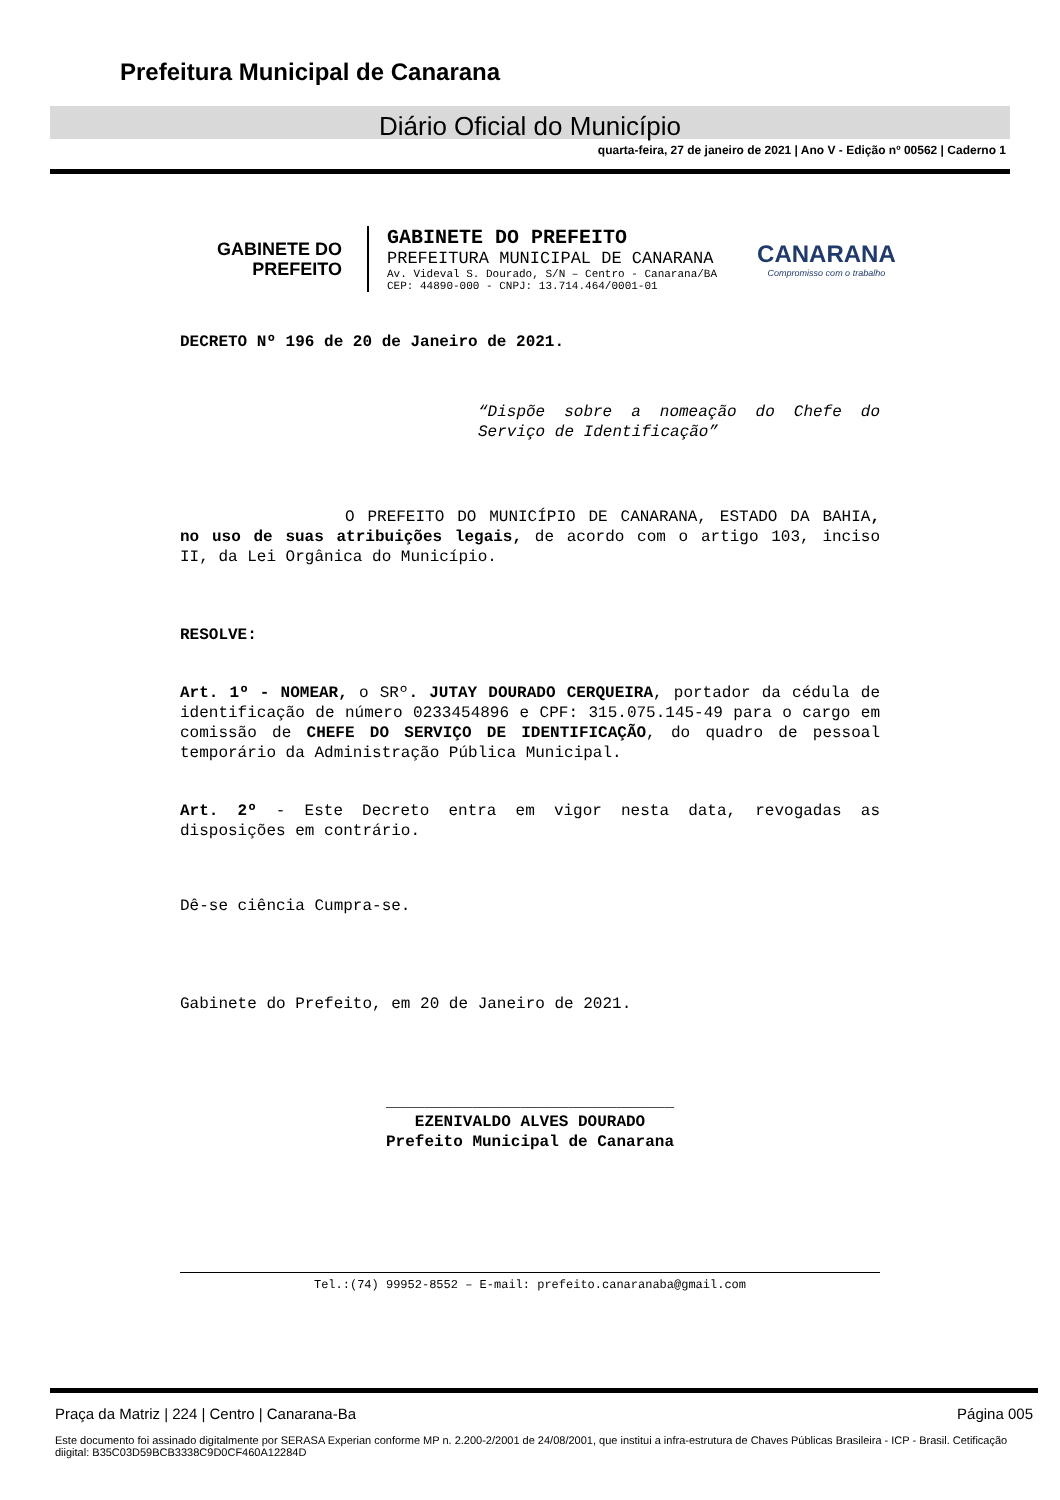Prefeitura Municipal de Canarana
Diário Oficial do Município
quarta-feira, 27 de janeiro de 2021 | Ano V - Edição nº 00562 | Caderno 1
GABINETE DO
PREFEITO
GABINETE DO PREFEITO
PREFEITURA MUNICIPAL DE CANARANA
Av. Videval S. Dourado, S/N – Centro - Canarana/BA
CEP: 44890-000 - CNPJ: 13.714.464/0001-01
CANARANA
Compromisso com o trabalho
DECRETO Nº 196 de 20 de Janeiro de 2021.
“Dispõe sobre a nomeação do Chefe do Serviço de Identificação”
O PREFEITO DO MUNICÍPIO DE CANARANA, ESTADO DA BAHIA, no uso de suas atribuições legais, de acordo com o artigo 103, inciso II, da Lei Orgânica do Município.
RESOLVE:
Art. 1º - NOMEAR, o SRº. JUTAY DOURADO CERQUEIRA, portador da cédula de identificação de número 0233454896 e CPF: 315.075.145-49 para o cargo em comissão de CHEFE DO SERVIÇO DE IDENTIFICAÇÃO, do quadro de pessoal temporário da Administração Pública Municipal.
Art. 2º - Este Decreto entra em vigor nesta data, revogadas as disposições em contrário.
Dê-se ciência Cumpra-se.
Gabinete do Prefeito, em 20 de Janeiro de 2021.
______________________________
EZENIVALDO ALVES DOURADO
Prefeito Municipal de Canarana
Tel.:(74) 99952-8552 – E-mail: prefeito.canaranaba@gmail.com
Praça da Matriz | 224 | Centro | Canarana-Ba Página 005
Este documento foi assinado digitalmente por SERASA Experian conforme MP n. 2.200-2/2001 de 24/08/2001, que institui a infra-estrutura de Chaves Públicas Brasileira - ICP - Brasil. Cetificação diigital: B35C03D59BCB3338C9D0CF460A12284D